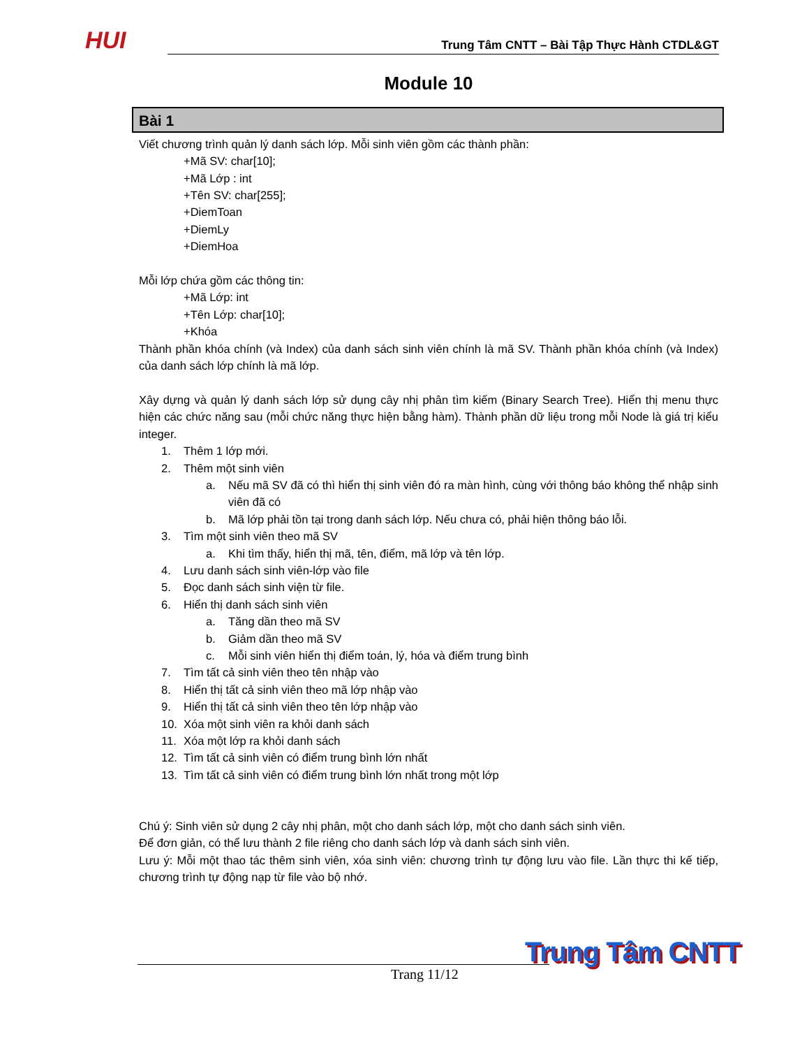HUI Trung Tâm CNTT – Bài Tập Thực Hành CTDL&GT
Module 10
Bài 1
Viết chương trình quản lý danh sách lớp. Mỗi sinh viên gồm các thành phần:
+Mã SV: char[10];
+Mã Lớp : int
+Tên SV: char[255];
+DiemToan
+DiemLy
+DiemHoa
Mỗi lớp chứa gồm các thông tin:
+Mã Lớp: int
+Tên Lớp: char[10];
+Khóa
Thành phần khóa chính (và Index) của danh sách sinh viên chính là mã SV. Thành phần khóa chính (và Index) của danh sách lớp chính là mã lớp.
Xây dựng và quản lý danh sách lớp sử dụng cây nhị phân tìm kiếm (Binary Search Tree). Hiển thị menu thực hiện các chức năng sau (mỗi chức năng thực hiện bằng hàm). Thành phần dữ liệu trong mỗi Node là giá trị kiểu integer.
1. Thêm 1 lớp mới.
2. Thêm một sinh viên
a. Nếu mã SV đã có thì hiển thị sinh viên đó ra màn hình, cùng với thông báo không thể nhập sinh viên đã có
b. Mã lớp phải tồn tại trong danh sách lớp. Nếu chưa có, phải hiện thông báo lỗi.
3. Tìm một sinh viên theo mã SV
a. Khi tìm thấy, hiển thị mã, tên, điểm, mã lớp và tên lớp.
4. Lưu danh sách sinh viên-lớp vào file
5. Đọc danh sách sinh viện từ file.
6. Hiển thị danh sách sinh viên
a. Tăng dần theo mã SV
b. Giảm dần theo mã SV
c. Mỗi sinh viên hiển thị điểm toán, lý, hóa và điểm trung bình
7. Tìm tất cả sinh viên theo tên nhập vào
8. Hiển thị tất cả sinh viên theo mã lớp nhập vào
9. Hiển thị tất cả sinh viên theo tên lớp nhập vào
10. Xóa một sinh viên ra khỏi danh sách
11. Xóa một lớp ra khỏi danh sách
12. Tìm tất cả sinh viên có điểm trung bình lớn nhất
13. Tìm tất cả sinh viên có điểm trung bình lớn nhất trong một lớp
Chú ý: Sinh viên sử dụng 2 cây nhị phân, một cho danh sách lớp, một cho danh sách sinh viên.
Để đơn giản, có thể lưu thành 2 file riêng cho danh sách lớp và danh sách sinh viên.
Lưu ý: Mỗi một thao tác thêm sinh viên, xóa sinh viên: chương trình tự động lưu vào file. Lần thực thi kế tiếp, chương trình tự động nạp từ file vào bộ nhớ.
Trang 11/12
Trung Tâm CNTT